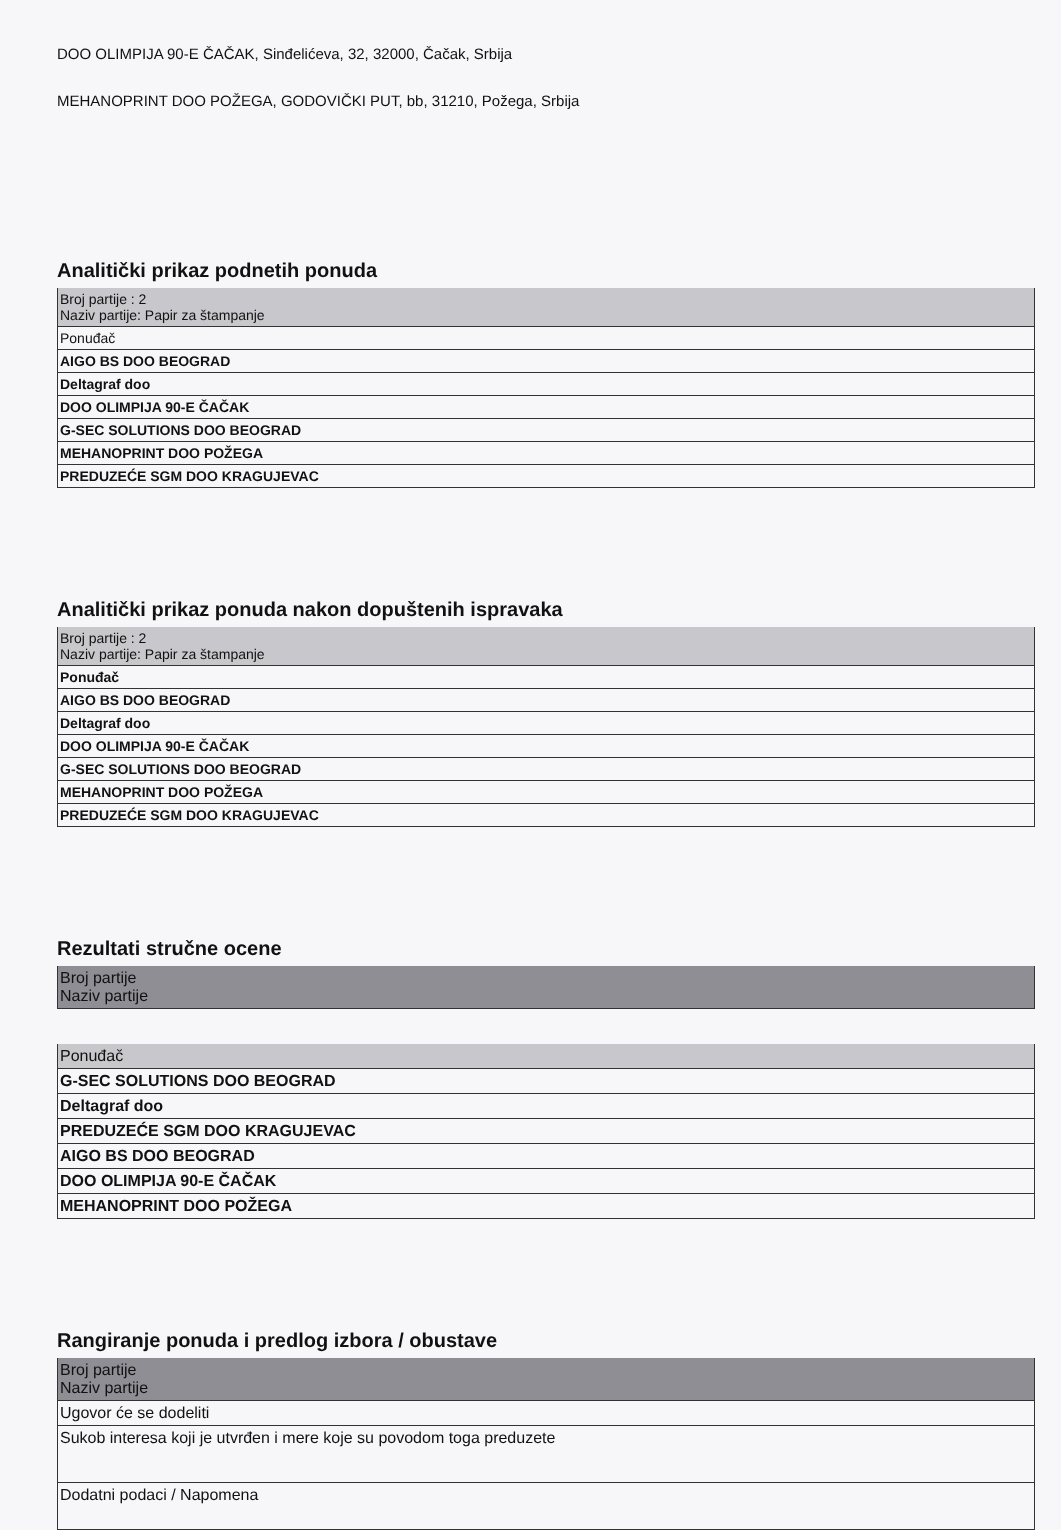DOO OLIMPIJA 90-E ČAČAK, Sinđelićeva, 32, 32000, Čačak, Srbija
MEHANOPRINT DOO POŽEGA, GODOVIČKI PUT, bb, 31210, Požega, Srbija
Analitički prikaz podnetih ponuda
| Broj partije : 2 Naziv partije: Papir za štampanje |
| Ponuđač |
| AIGO BS DOO BEOGRAD |
| Deltagraf doo |
| DOO OLIMPIJA 90-E ČAČAK |
| G-SEC SOLUTIONS DOO BEOGRAD |
| MEHANOPRINT DOO POŽEGA |
| PREDUZEĆE SGM DOO KRAGUJEVAC |
Analitički prikaz ponuda nakon dopuštenih ispravaka
| Broj partije : 2 Naziv partije: Papir za štampanje |
| Ponuđač |
| AIGO BS DOO BEOGRAD |
| Deltagraf doo |
| DOO OLIMPIJA 90-E ČAČAK |
| G-SEC SOLUTIONS DOO BEOGRAD |
| MEHANOPRINT DOO POŽEGA |
| PREDUZEĆE SGM DOO KRAGUJEVAC |
Rezultati stručne ocene
| Broj partije Naziv partije |
| Ponuđač |
| G-SEC SOLUTIONS DOO BEOGRAD |
| Deltagraf doo |
| PREDUZEĆE SGM DOO KRAGUJEVAC |
| AIGO BS DOO BEOGRAD |
| DOO OLIMPIJA 90-E ČAČAK |
| MEHANOPRINT DOO POŽEGA |
Rangiranje ponuda i predlog izbora / obustave
| Broj partije Naziv partije |
| Ugovor će se dodeliti |
| Sukob interesa koji je utvrđen i mere koje su povodom toga preduzete |
| Dodatni podaci / Napomena |